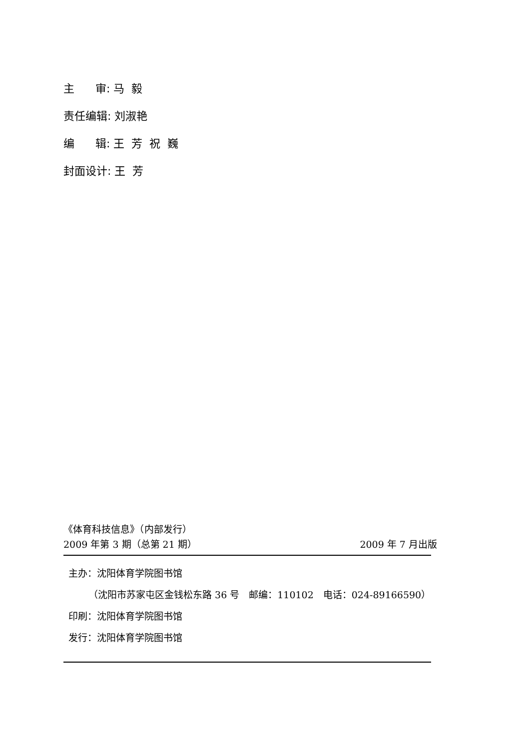主 审: 马 毅
责任编辑: 刘淑艳
编 辑: 王 芳 祝 巍
封面设计: 王 芳
《体育科技信息》（内部发行）
2009 年第 3 期（总第 21 期） 2009 年 7 月出版
主办：沈阳体育学院图书馆
（沈阳市苏家屯区金钱松东路 36 号　邮编：110102　电话：024-89166590）
印刷：沈阳体育学院图书馆
发行：沈阳体育学院图书馆